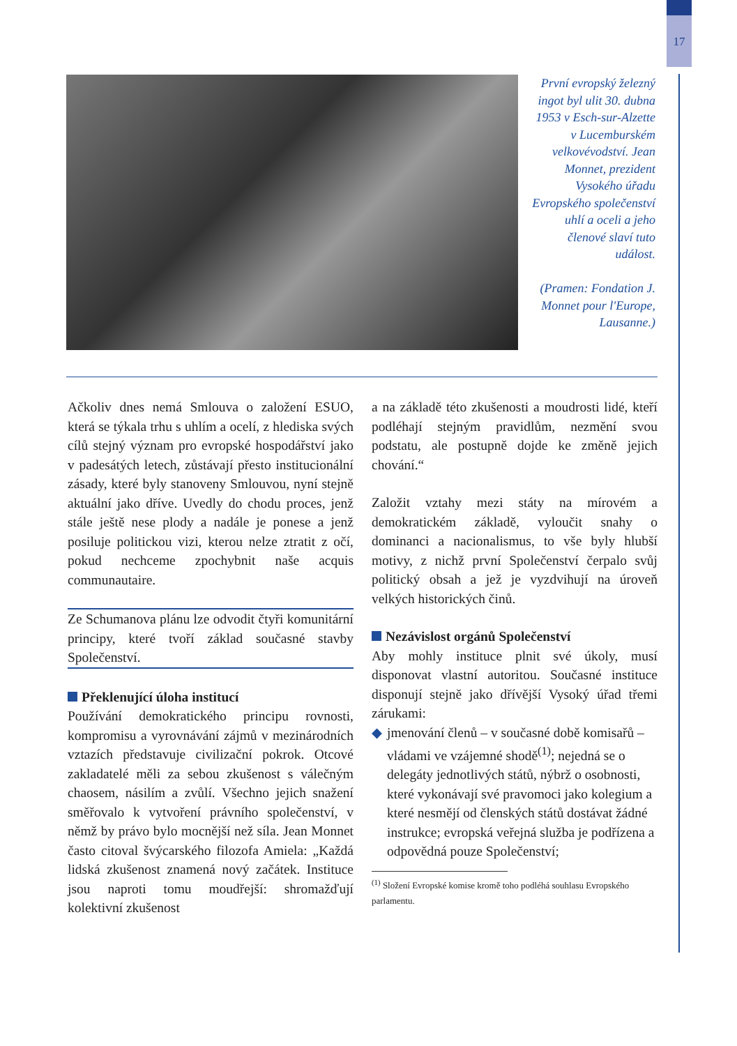17
První evropský železný ingot byl ulit 30. dubna 1953 v Esch-sur-Alzette v Lucemburském velkovévodství. Jean Monnet, prezident Vysokého úřadu Evropského společenství uhlí a oceli a jeho členové slaví tuto událost.
(Pramen: Fondation J. Monnet pour l'Europe, Lausanne.)
Ačkoliv dnes nemá Smlouva o založení ESUO, která se týkala trhu s uhlím a ocelí, z hlediska svých cílů stejný význam pro evropské hospodářství jako v padesátých letech, zůstávají přesto institucionální zásady, které byly stanoveny Smlouvou, nyní stejně aktuální jako dříve. Uvedly do chodu proces, jenž stále ještě nese plody a nadále je ponese a jenž posiluje politickou vizi, kterou nelze ztratit z očí, pokud nechceme zpochybnit naše acquis communautaire.
Ze Schumanova plánu lze odvodit čtyři komunitární principy, které tvoří základ současné stavby Společenství.
Překlenující úloha institucí
Používání demokratického principu rovnosti, kompromisu a vyrovnávání zájmů v mezinárodních vztazích představuje civilizační pokrok. Otcové zakladatelé měli za sebou zkušenost s válečným chaosem, násilím a zvůlí. Všechno jejich snažení směřovalo k vytvoření právního společenství, v němž by právo bylo mocnější než síla. Jean Monnet často citoval švýcarského filozofa Amiela: „Každá lidská zkušenost znamená nový začátek. Instituce jsou naproti tomu moudřejší: shromažďují kolektivní zkušenost
a na základě této zkušenosti a moudrosti lidé, kteří podléhají stejným pravidlům, nezmění svou podstatu, ale postupně dojde ke změně jejich chování.“
Založit vztahy mezi státy na mírovém a demokratickém základě, vyloučit snahy o dominanci a nacionalismus, to vše byly hlubší motivy, z nichž první Společenství čerpalo svůj politický obsah a jež je vyzdvihují na úroveň velkých historických činů.
Nezávislost orgánů Společenství
Aby mohly instituce plnit své úkoly, musí disponovat vlastní autoritou. Současné instituce disponují stejně jako dřívější Vysoký úřad třemi zárukami:
◆ jmenování členů – v současné době komisařů – vládami ve vzájemné shodě<sup>(1)</sup>; nejedná se o delegáty jednotlivých států, nýbrž o osobnosti, které vykonávají své pravomoci jako kolegium a které nesmějí od členských států dostávat žádné instrukce; evropská veřejná služba je podřízena a odpovědná pouze Společenství;
<sup>(1)</sup> Složení Evropské komise kromě toho podléhá souhlasu Evropského parlamentu.